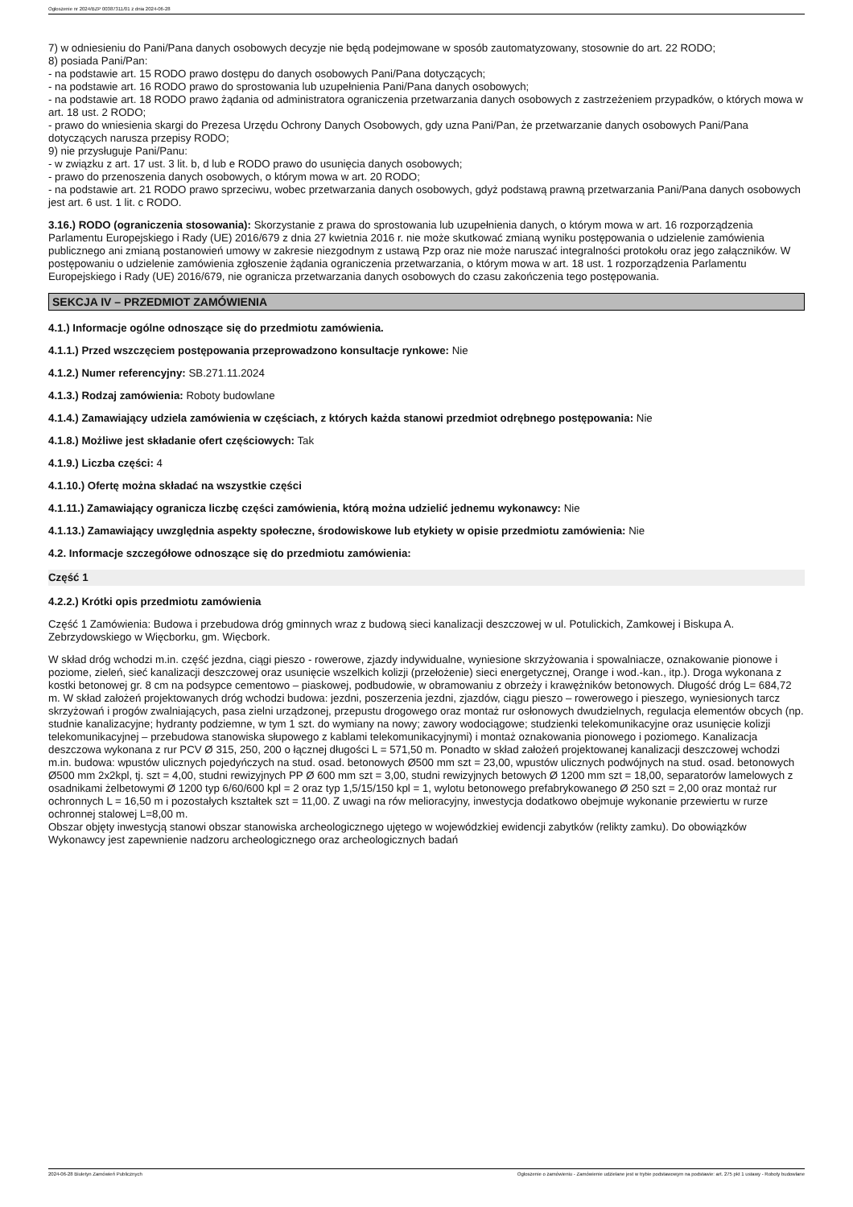Ogłoszenie nr 2024/BZP 00387311/01 z dnia 2024-06-28
7) w odniesieniu do Pani/Pana danych osobowych decyzje nie będą podejmowane w sposób zautomatyzowany, stosownie do art. 22 RODO;
8) posiada Pani/Pan:
- na podstawie art. 15 RODO prawo dostępu do danych osobowych Pani/Pana dotyczących;
- na podstawie art. 16 RODO prawo do sprostowania lub uzupełnienia Pani/Pana danych osobowych;
- na podstawie art. 18 RODO prawo żądania od administratora ograniczenia przetwarzania danych osobowych z zastrzeżeniem przypadków, o których mowa w art. 18 ust. 2 RODO;
- prawo do wniesienia skargi do Prezesa Urzędu Ochrony Danych Osobowych, gdy uzna Pani/Pan, że przetwarzanie danych osobowych Pani/Pana dotyczących narusza przepisy RODO;
9) nie przysługuje Pani/Panu:
- w związku z art. 17 ust. 3 lit. b, d lub e RODO prawo do usunięcia danych osobowych;
- prawo do przenoszenia danych osobowych, o którym mowa w art. 20 RODO;
- na podstawie art. 21 RODO prawo sprzeciwu, wobec przetwarzania danych osobowych, gdyż podstawą prawną przetwarzania Pani/Pana danych osobowych jest art. 6 ust. 1 lit. c RODO.
3.16.) RODO (ograniczenia stosowania): Skorzystanie z prawa do sprostowania lub uzupełnienia danych, o którym mowa w art. 16 rozporządzenia Parlamentu Europejskiego i Rady (UE) 2016/679 z dnia 27 kwietnia 2016 r. nie może skutkować zmianą wyniku postępowania o udzielenie zamówienia publicznego ani zmianą postanowień umowy w zakresie niezgodnym z ustawą Pzp oraz nie może naruszać integralności protokołu oraz jego załączników. W postępowaniu o udzielenie zamówienia zgłoszenie żądania ograniczenia przetwarzania, o którym mowa w art. 18 ust. 1 rozporządzenia Parlamentu Europejskiego i Rady (UE) 2016/679, nie ogranicza przetwarzania danych osobowych do czasu zakończenia tego postępowania.
SEKCJA IV – PRZEDMIOT ZAMÓWIENIA
4.1.) Informacje ogólne odnoszące się do przedmiotu zamówienia.
4.1.1.) Przed wszczęciem postępowania przeprowadzono konsultacje rynkowe: Nie
4.1.2.) Numer referencyjny: SB.271.11.2024
4.1.3.) Rodzaj zamówienia: Roboty budowlane
4.1.4.) Zamawiający udziela zamówienia w częściach, z których każda stanowi przedmiot odrębnego postępowania: Nie
4.1.8.) Możliwe jest składanie ofert częściowych: Tak
4.1.9.) Liczba części: 4
4.1.10.) Ofertę można składać na wszystkie części
4.1.11.) Zamawiający ogranicza liczbę części zamówienia, którą można udzielić jednemu wykonawcy: Nie
4.1.13.) Zamawiający uwzględnia aspekty społeczne, środowiskowe lub etykiety w opisie przedmiotu zamówienia: Nie
4.2. Informacje szczegółowe odnoszące się do przedmiotu zamówienia:
Część 1
4.2.2.) Krótki opis przedmiotu zamówienia
Część 1 Zamówienia: Budowa i przebudowa dróg gminnych wraz z budową sieci kanalizacji deszczowej w ul. Potulickich, Zamkowej i Biskupa A. Zebrzydowskiego w Więcborku, gm. Więcbork.
W skład dróg wchodzi m.in. część jezdna, ciągi pieszo - rowerowe, zjazdy indywidualne, wyniesione skrzyżowania i spowalniacze, oznakowanie pionowe i poziome, zieleń, sieć kanalizacji deszczowej oraz usunięcie wszelkich kolizji (przełożenie) sieci energetycznej, Orange i wod.-kan., itp.). Droga wykonana z kostki betonowej gr. 8 cm na podsypce cementowo – piaskowej, podbudowie, w obramowaniu z obrzeży i krawężników betonowych. Długość dróg L= 684,72 m. W skład założeń projektowanych dróg wchodzi budowa: jezdni, poszerzenia jezdni, zjazdów, ciągu pieszo – rowerowego i pieszego, wyniesionych tarcz skrzyżowań i progów zwalniających, pasa zielni urządzonej, przepustu drogowego oraz montaż rur osłonowych dwudzielnych, regulacja elementów obcych (np. studnie kanalizacyjne; hydranty podziemne, w tym 1 szt. do wymiany na nowy; zawory wodociągowe; studzienki telekomunikacyjne oraz usunięcie kolizji telekomunikacyjnej – przebudowa stanowiska słupowego z kablami telekomunikacyjnymi) i montaż oznakowania pionowego i poziomego. Kanalizacja deszczowa wykonana z rur PCV Ø 315, 250, 200 o łącznej długości L = 571,50 m. Ponadto w skład założeń projektowanej kanalizacji deszczowej wchodzi m.in. budowa: wpustów ulicznych pojedyńczych na stud. osad. betonowych Ø500 mm szt = 23,00, wpustów ulicznych podwójnych na stud. osad. betonowych Ø500 mm 2x2kpl, tj. szt = 4,00, studni rewizyjnych PP Ø 600 mm szt = 3,00, studni rewizyjnych betowych Ø 1200 mm szt = 18,00, separatorów lamelowych z osadnikami żelbetowymi Ø 1200 typ 6/60/600 kpl = 2 oraz typ 1,5/15/150 kpl = 1, wylotu betonowego prefabrykowanego Ø 250 szt = 2,00 oraz montaż rur ochronnych L = 16,50 m i pozostałych kształtek szt = 11,00. Z uwagi na rów melioracyjny, inwestycja dodatkowo obejmuje wykonanie przewiertu w rurze ochronnej stalowej L=8,00 m.
Obszar objęty inwestycją stanowi obszar stanowiska archeologicznego ujętego w wojewódzkiej ewidencji zabytków (relikty zamku). Do obowiązków Wykonawcy jest zapewnienie nadzoru archeologicznego oraz archeologicznych badań
2024-06-28 Biuletyn Zamówień Publicznych Ogłoszenie o zamówieniu - Zamówienie udzielane jest w trybie podstawowym na podstawie: art. 275 pkt 1 ustawy - Roboty budowlane